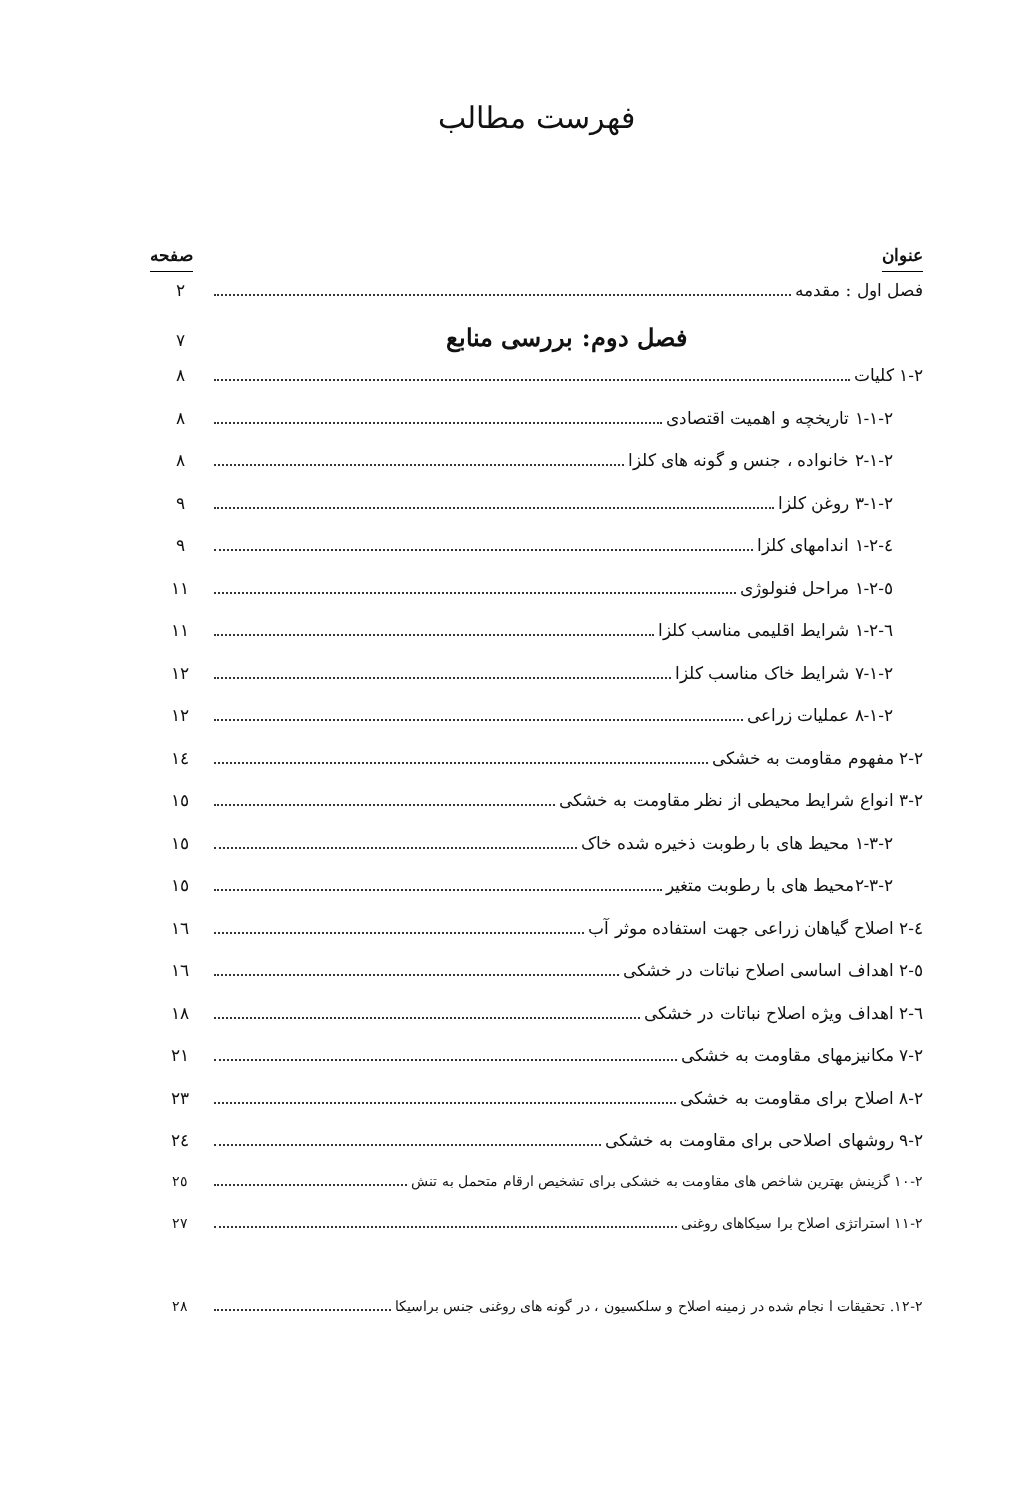فهرست مطالب
عنوان صفحه
فصل اول : مقدمه ۲
فصل دوم: بررسی منابع ۷
۱-۲ کلیات ۸
۱-۱-۲ تاریخچه و اهمیت اقتصادی ۸
۲-۱-۲ خانواده ، جنس و گونه های کلزا ۸
۳-۱-۲ روغن کلزا ۹
٤-۱-۲ اندامهای کلزا ۹
٥-۱-۲ مراحل فنولوژی ۱۱
٦-۱-۲ شرایط اقلیمی مناسب کلزا ۱۱
۷-۱-۲ شرایط خاک مناسب کلزا ۱۲
۸-۱-۲ عملیات زراعی ۱۲
۲-۲ مفهوم مقاومت به خشکی ۱٤
۳-۲ انواع شرایط محیطی از نظر مقاومت به خشکی ۱٥
۱-۳-۲ محیط های با رطوبت ذخیره شده خاک ۱٥
۲-۳-۲محیط های با رطوبت متغیر ۱٥
٤-۲ اصلاح گیاهان زراعی جهت استفاده موثر آب ۱٦
٥-۲ اهداف اساسی اصلاح نباتات در خشکی ۱٦
٦-۲ اهداف ویژه اصلاح نباتات در خشکی ۱۸
۷-۲ مکانیزمهای مقاومت به خشکی ۲۱
۸-۲ اصلاح برای مقاومت به خشکی ۲۳
۹-۲ روشهای اصلاحی برای مقاومت به خشکی ۲٤
۱۰-۲ گزینش بهترین شاخص های مقاومت به خشکی برای تشخیص ارقام متحمل به تنش ۲٥
۱۱-۲ استراتژی اصلاح برا سیکاهای روغنی ۲۷
۱۲-۲. تحقیقات ا نجام شده در زمینه اصلاح و سلکسیون ، در گونه های روغنی جنس براسیکا ۲۸